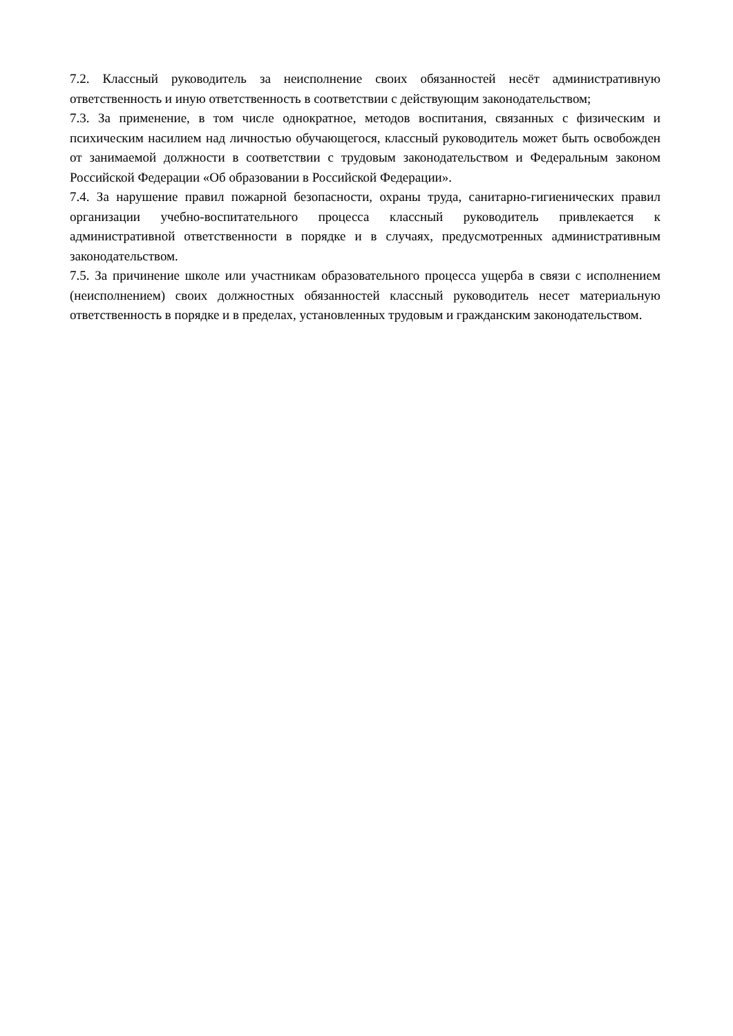7.2. Классный руководитель за неисполнение своих обязанностей несёт административную ответственность и иную ответственность в соответствии с действующим законодательством;
7.3. За применение, в том числе однократное, методов воспитания, связанных с физическим и психическим насилием над личностью обучающегося, классный руководитель может быть освобожден от занимаемой должности в соответствии с трудовым законодательством и Федеральным законом Российской Федерации «Об образовании в Российской Федерации».
7.4. За нарушение правил пожарной безопасности, охраны труда, санитарно-гигиенических правил организации учебно-воспитательного процесса классный руководитель привлекается к административной ответственности в порядке и в случаях, предусмотренных административным законодательством.
7.5. За причинение школе или участникам образовательного процесса ущерба в связи с исполнением (неисполнением) своих должностных обязанностей классный руководитель несет материальную ответственность в порядке и в пределах, установленных трудовым и гражданским законодательством.